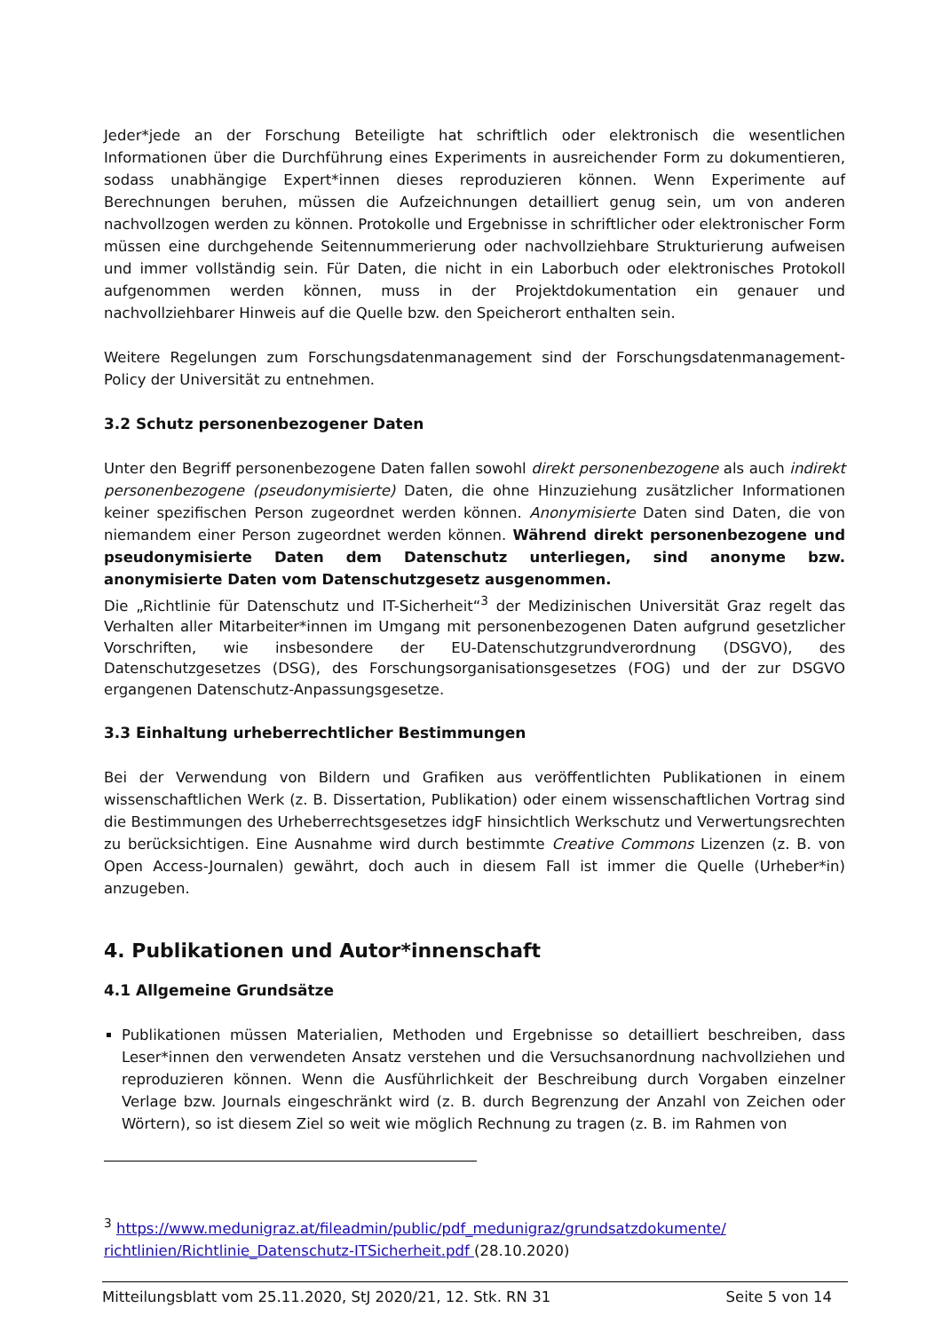Jeder*jede an der Forschung Beteiligte hat schriftlich oder elektronisch die wesentlichen Informationen über die Durchführung eines Experiments in ausreichender Form zu dokumentieren, sodass unabhängige Expert*innen dieses reproduzieren können. Wenn Experimente auf Berechnungen beruhen, müssen die Aufzeichnungen detailliert genug sein, um von anderen nachvollzogen werden zu können. Protokolle und Ergebnisse in schriftlicher oder elektronischer Form müssen eine durchgehende Seitennummerierung oder nachvollziehbare Strukturierung aufweisen und immer vollständig sein. Für Daten, die nicht in ein Laborbuch oder elektronisches Protokoll aufgenommen werden können, muss in der Projektdokumentation ein genauer und nachvollziehbarer Hinweis auf die Quelle bzw. den Speicherort enthalten sein.
Weitere Regelungen zum Forschungsdatenmanagement sind der Forschungsdatenmanagement-Policy der Universität zu entnehmen.
3.2 Schutz personenbezogener Daten
Unter den Begriff personenbezogene Daten fallen sowohl direkt personenbezogene als auch indirekt personenbezogene (pseudonymisierte) Daten, die ohne Hinzuziehung zusätzlicher Informationen keiner spezifischen Person zugeordnet werden können. Anonymisierte Daten sind Daten, die von niemandem einer Person zugeordnet werden können. Während direkt personenbezogene und pseudonymisierte Daten dem Datenschutz unterliegen, sind anonyme bzw. anonymisierte Daten vom Datenschutzgesetz ausgenommen.
Die „Richtlinie für Datenschutz und IT-Sicherheit“<sup>3</sup> der Medizinischen Universität Graz regelt das Verhalten aller Mitarbeiter*innen im Umgang mit personenbezogenen Daten aufgrund gesetzlicher Vorschriften, wie insbesondere der EU-Datenschutzgrundverordnung (DSGVO), des Datenschutzgesetzes (DSG), des Forschungsorganisationsgesetzes (FOG) und der zur DSGVO ergangenen Datenschutz-Anpassungsgesetze.
3.3 Einhaltung urheberrechtlicher Bestimmungen
Bei der Verwendung von Bildern und Grafiken aus veröffentlichten Publikationen in einem wissenschaftlichen Werk (z. B. Dissertation, Publikation) oder einem wissenschaftlichen Vortrag sind die Bestimmungen des Urheberrechtsgesetzes idgF hinsichtlich Werkschutz und Verwertungsrechten zu berücksichtigen. Eine Ausnahme wird durch bestimmte Creative Commons Lizenzen (z. B. von Open Access-Journalen) gewährt, doch auch in diesem Fall ist immer die Quelle (Urheber*in) anzugeben.
4. Publikationen und Autor*innenschaft
4.1 Allgemeine Grundsätze
Publikationen müssen Materialien, Methoden und Ergebnisse so detailliert beschreiben, dass Leser*innen den verwendeten Ansatz verstehen und die Versuchsanordnung nachvollziehen und reproduzieren können. Wenn die Ausführlichkeit der Beschreibung durch Vorgaben einzelner Verlage bzw. Journals eingeschränkt wird (z. B. durch Begrenzung der Anzahl von Zeichen oder Wörtern), so ist diesem Ziel so weit wie möglich Rechnung zu tragen (z. B. im Rahmen von
<sup>3</sup> https://www.medunigraz.at/fileadmin/public/pdf_medunigraz/grundsatzdokumente/ richtlinien/Richtlinie_Datenschutz-ITSicherheit.pdf (28.10.2020)
Mitteilungsblatt vom 25.11.2020, StJ 2020/21, 12. Stk. RN 31 Seite 5 von 14